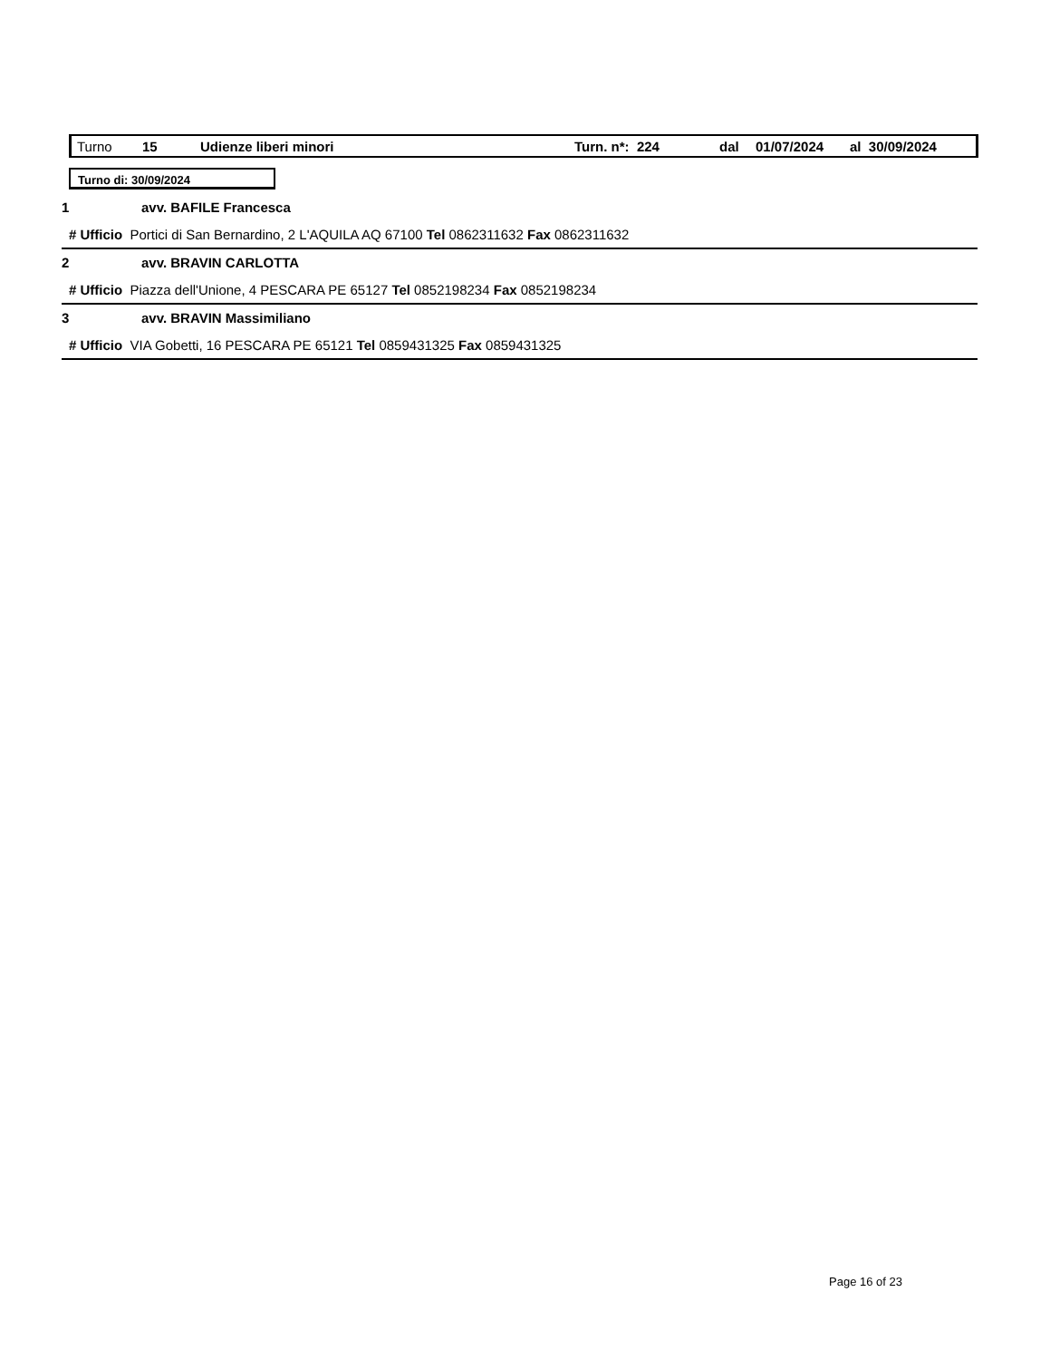Turno 15 Udienze liberi minori Turn. n*: 224 dal 01/07/2024 al 30/09/2024
Turno di: 30/09/2024
1 avv. BAFILE Francesca
# Ufficio Portici di San Bernardino, 2 L'AQUILA AQ 67100 Tel 0862311632 Fax 0862311632
2 avv. BRAVIN CARLOTTA
# Ufficio Piazza dell'Unione, 4 PESCARA PE 65127 Tel 0852198234 Fax 0852198234
3 avv. BRAVIN Massimiliano
# Ufficio VIA Gobetti, 16 PESCARA PE 65121 Tel 0859431325 Fax 0859431325
Page 16 of 23